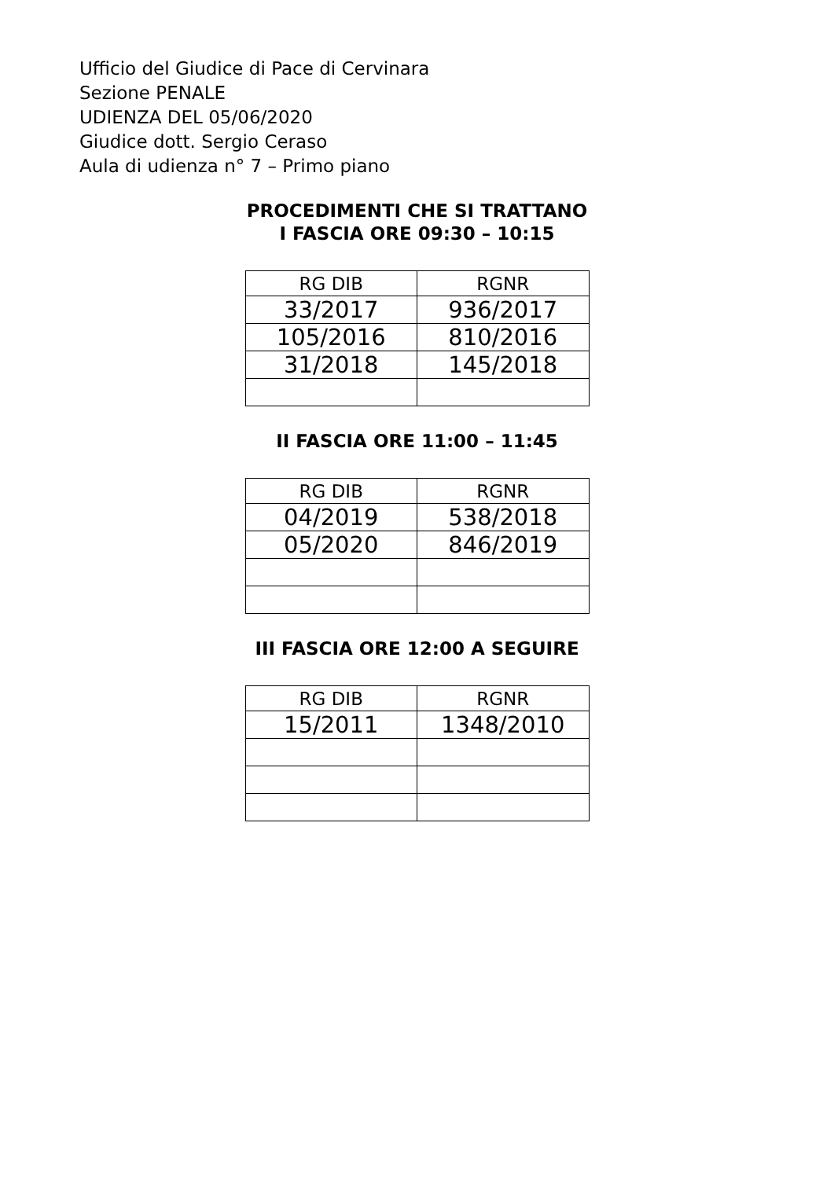Ufficio del Giudice di Pace di Cervinara
Sezione PENALE
UDIENZA DEL 05/06/2020
Giudice dott. Sergio Ceraso
Aula di udienza n° 7 – Primo piano
PROCEDIMENTI CHE SI TRATTANO
I FASCIA ORE 09:30 – 10:15
| RG DIB | RGNR |
| --- | --- |
| 33/2017 | 936/2017 |
| 105/2016 | 810/2016 |
| 31/2018 | 145/2018 |
II FASCIA ORE 11:00 – 11:45
| RG DIB | RGNR |
| --- | --- |
| 04/2019 | 538/2018 |
| 05/2020 | 846/2019 |
III FASCIA ORE 12:00 A SEGUIRE
| RG DIB | RGNR |
| --- | --- |
| 15/2011 | 1348/2010 |